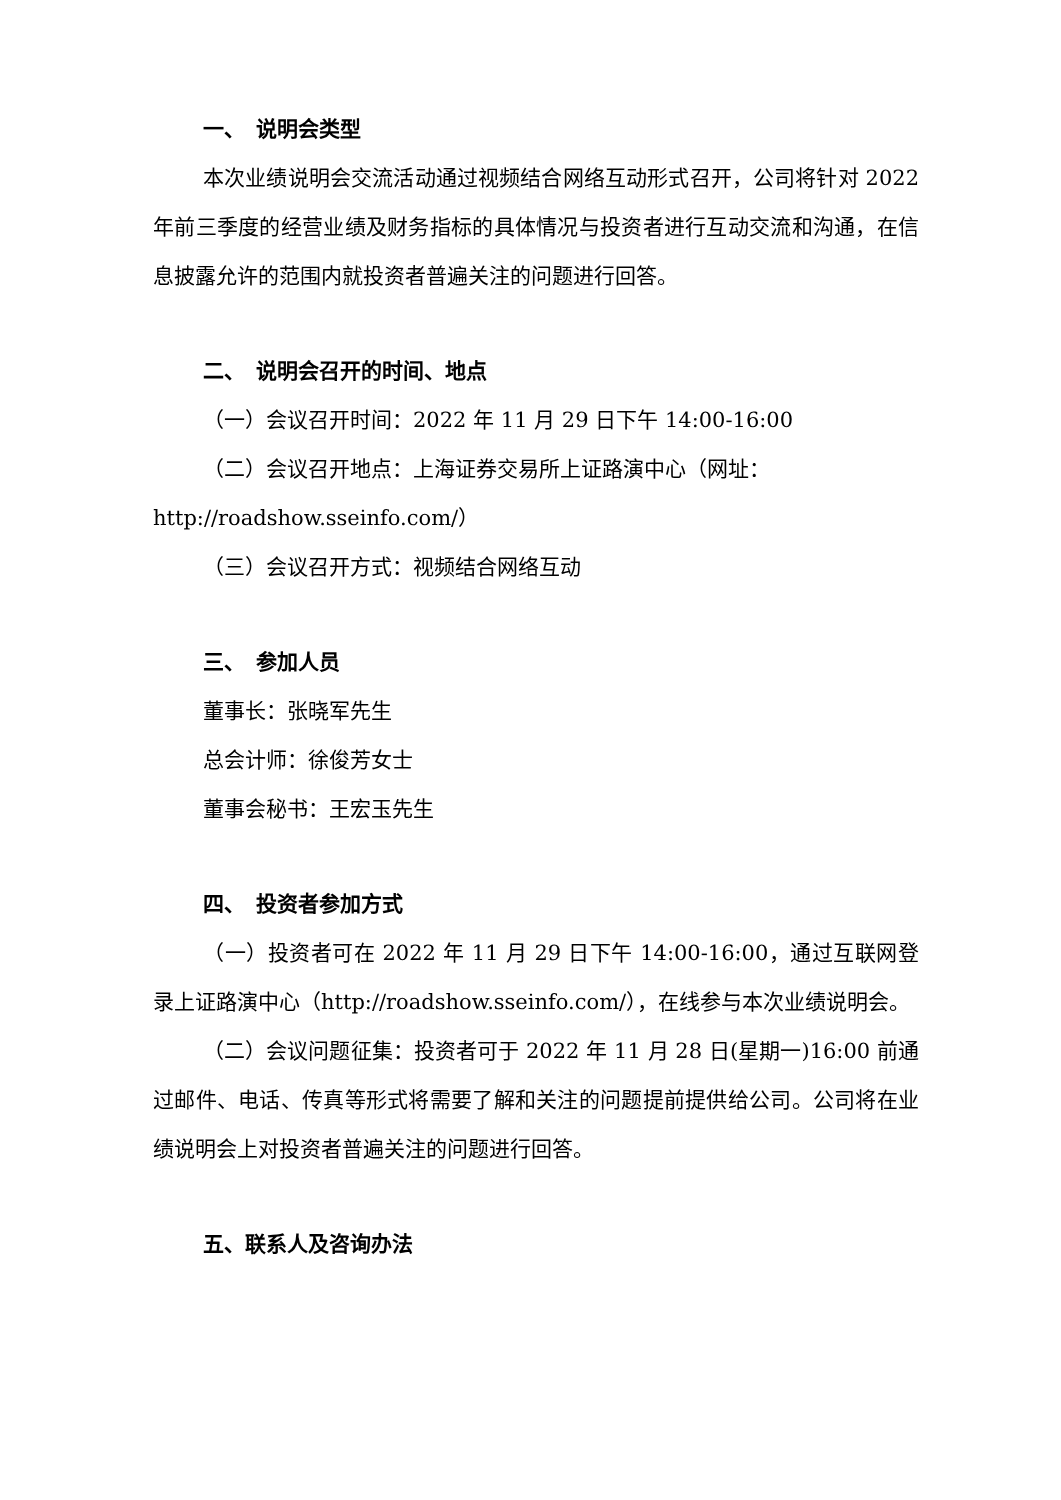一、　说明会类型
本次业绩说明会交流活动通过视频结合网络互动形式召开，公司将针对 2022 年前三季度的经营业绩及财务指标的具体情况与投资者进行互动交流和沟通，在信息披露允许的范围内就投资者普遍关注的问题进行回答。
二、　说明会召开的时间、地点
（一）会议召开时间：2022 年 11 月 29 日下午 14:00-16:00
（二）会议召开地点：上海证券交易所上证路演中心（网址：
http://roadshow.sseinfo.com/）
（三）会议召开方式：视频结合网络互动
三、　参加人员
董事长：张晓军先生
总会计师：徐俊芳女士
董事会秘书：王宏玉先生
四、　投资者参加方式
（一）投资者可在 2022 年 11 月 29 日下午 14:00-16:00，通过互联网登录上证路演中心（http://roadshow.sseinfo.com/），在线参与本次业绩说明会。
（二）会议问题征集：投资者可于 2022 年 11 月 28 日(星期一)16:00 前通过邮件、电话、传真等形式将需要了解和关注的问题提前提供给公司。公司将在业绩说明会上对投资者普遍关注的问题进行回答。
五、联系人及咨询办法